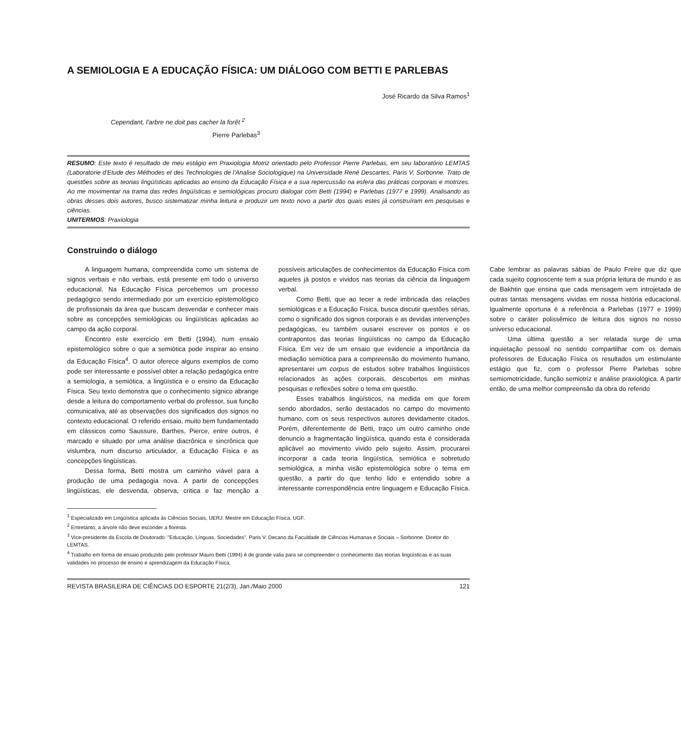A SEMIOLOGIA E A EDUCAÇÃO FÍSICA: UM DIÁLOGO COM BETTI E PARLEBAS
José Ricardo da Silva Ramos<sup>1</sup>
Cependant, l'arbre ne doit pas cacher la forêt <sup>2</sup>
Pierre Parlebas<sup>3</sup>
RESUMO: Este texto é resultado de meu estágio em Praxiologia Motriz orientado pelo Professor Pierre Parlebas, em seu laboratório LEMTAS (Laboratorie d'Etude des Méthodes et des Technologies de l'Analise Sociologique) na Universidade René Descartes, Paris V, Sorbonne. Trato de questões sobre as teorias lingüísticas aplicadas ao ensino da Educação Física e a sua repercussão na esfera das práticas corporais e motrizes. Ao me movimentar na trama das redes lingüísticas e semiológicas procuro dialogar com Betti (1994) e Parlebas (1977 e 1999). Analisando as obras desses dois autores, busco sistematizar minha leitura e produzir um texto novo a partir dos quais estes já construíram em pesquisas e ciências.
UNITERMOS: Praxiologia
Construindo o diálogo
A linguagem humana, compreendida como um sistema de signos verbais e não verbais, está presente em todo o universo educacional. Na Educação Física percebemos um processo pedagógico sendo intermediado por um exercício epistemológico de profissionais da área que buscam desvendar e conhecer mais sobre as concepções semiológicas ou lingüísticas aplicadas ao campo da ação corporal.
Encontro este exercício em Betti (1994), num ensaio epistemológico sobre o que a semiótica pode inspirar ao ensino da Educação Física<sup>4</sup>. O autor oferece alguns exemplos de como pode ser interessante e possível obter a relação pedagógica entre a semiologia, a semiótica, a lingüística e o ensino da Educação Física. Seu texto demonstra que o conhecimento sígnico abrange desde a leitura do comportamento verbal do professor, sua função comunicativa, até as observações dos significados dos signos no contexto educacional. O referido ensaio, muito bem fundamentado em clássicos como Saussure, Barthes, Pierce, entre outros, é marcado e situado por uma análise diacrônica e sincrônica que vislumbra, num discurso articulador, a Educação Física e as concepções lingüísticas.
Dessa forma, Betti mostra um caminho viável para a produção de uma pedagogia nova. A partir de concepções lingüísticas, ele desvenda, observa, critica e faz menção a possíveis articulações de conhecimentos da Educação Física com aqueles já postos e vividos nas teorias da ciência da linguagem verbal.
Como Betti, que ao tecer a rede imbricada das relações semiológicas e a Educação Física, busca discutir questões sérias, como o significado dos signos corporais e as devidas intervenções pedagógicas, eu também ousarei escrever os pontos e os contrapontos das teorias lingüísticas no campo da Educação Física. Em vez de um ensaio que evidencie a importância da mediação semiótica para a compreensão do movimento humano, apresentarei um corpus de estudos sobre trabalhos lingüísticos relacionados às ações corporais, descobertos em minhas pesquisas e reflexões sobre o tema em questão.
Esses trabalhos lingüísticos, na medida em que forem sendo abordados, serão destacados no campo do movimento humano, com os seus respectivos autores devidamente citados. Porém, diferentemente de Betti, traço um outro caminho onde denuncio a fragmentação lingüística, quando esta é considerada aplicável ao movimento vivido pelo sujeito. Assim, procurarei incorporar a cada teoria lingüística, semiótica e sobretudo semiológica, a minha visão epistemológica sobre o tema em questão, a partir do que tenho lido e entendido sobre a interessante correspondência entre linguagem e Educação Física. Cabe lembrar as palavras sábias de Paulo Freire que diz que cada sujeito cognoscente tem a sua própria leitura de mundo e as de Bakhtin que ensina que cada mensagem vem introjetada de outras tantas mensagens vividas em nossa história educacional. Igualmente oportuna é a referência a Parlebas (1977 e 1999) sobre o caráter polissêmico de leitura dos signos no nosso universo educacional.
Uma última questão a ser relatada surge de uma inquietação pessoal no sentido compartilhar com os demais professores de Educação Física os resultados um estimulante estágio que fiz, com o professor Pierre Parlebas sobre semiomotricidade, função semiotriz e análise praxiológica. A partir então, de uma melhor compreensão da obra do referido
<sup>1</sup> Especializado em Lingüística aplicada às Ciências Sociais, UERJ. Mestre em Educação Física, UGF.
<sup>2</sup> Entretanto, a árvore não deve esconder a floresta.
<sup>3</sup> Vice-presidente da Escola de Doutorado: "Educação, Línguas, Sociedades". Paris V. Decano da Faculdade de Ciências Humanas e Sociais – Sorbonne. Diretor do LEMTAS.
<sup>4</sup> Trabalho em forma de ensaio produzido pelo professor Mauro Betti (1994) é de grande valia para se compreender o conhecimento das teorias lingüísticas e as suas validades no processo de ensino e aprendizagem da Educação Física.
REVISTA BRASILEIRA DE CIÊNCIAS DO ESPORTE 21(2/3), Jan./Maio 2000 121